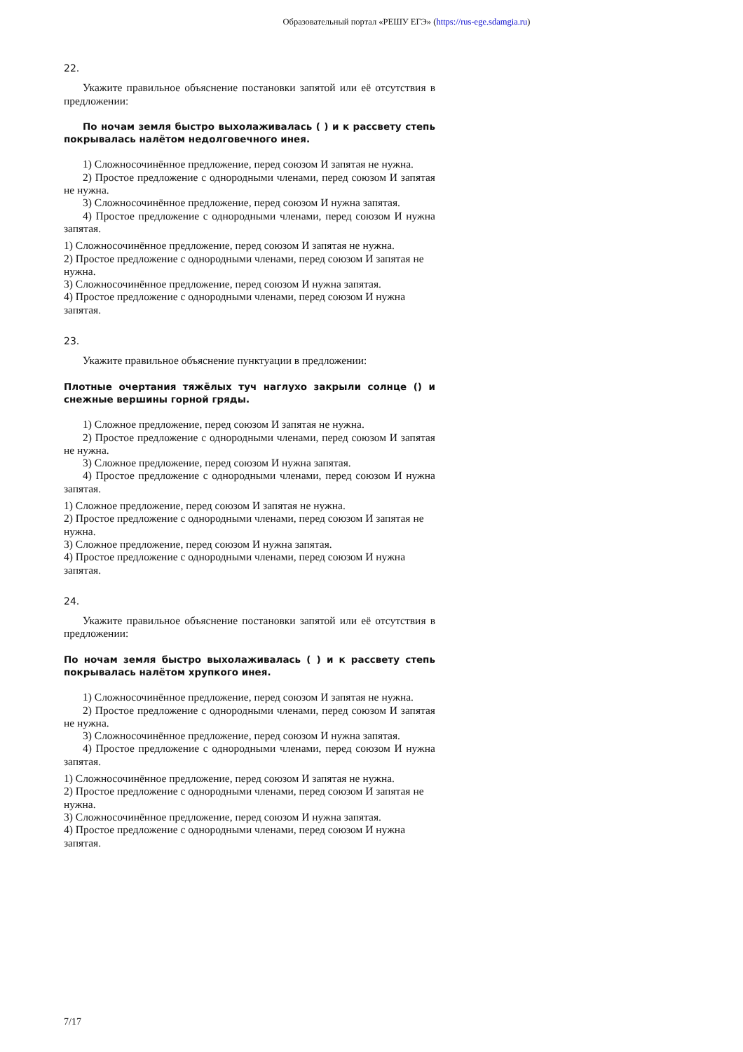Образовательный портал «РЕШУ ЕГЭ» (https://rus-ege.sdamgia.ru)
22.
Укажите правильное объяснение постановки запятой или её отсутствия в предложении:
По ночам земля быстро выхолаживалась ( ) и к рассвету степь покрывалась налётом недолговечного инея.
1) Сложносочинённое предложение, перед союзом И запятая не нужна.
2) Простое предложение с однородными членами, перед союзом И запятая не нужна.
3) Сложносочинённое предложение, перед союзом И нужна запятая.
4) Простое предложение с однородными членами, перед союзом И нужна запятая.
1) Сложносочинённое предложение, перед союзом И запятая не нужна.
2) Простое предложение с однородными членами, перед союзом И запятая не нужна.
3) Сложносочинённое предложение, перед союзом И нужна запятая.
4) Простое предложение с однородными членами, перед союзом И нужна запятая.
23.
Укажите правильное объяснение пунктуации в предложении:
Плотные очертания тяжёлых туч наглухо закрыли солнце () и снежные вершины горной гряды.
1) Сложное предложение, перед союзом И запятая не нужна.
2) Простое предложение с однородными членами, перед союзом И запятая не нужна.
3) Сложное предложение, перед союзом И нужна запятая.
4) Простое предложение с однородными членами, перед союзом И нужна запятая.
1) Сложное предложение, перед союзом И запятая не нужна.
2) Простое предложение с однородными членами, перед союзом И запятая не нужна.
3) Сложное предложение, перед союзом И нужна запятая.
4) Простое предложение с однородными членами, перед союзом И нужна запятая.
24.
Укажите правильное объяснение постановки запятой или её отсутствия в предложении:
По ночам земля быстро выхолаживалась ( ) и к рассвету степь покрывалась налётом хрупкого инея.
1) Сложносочинённое предложение, перед союзом И запятая не нужна.
2) Простое предложение с однородными членами, перед союзом И запятая не нужна.
3) Сложносочинённое предложение, перед союзом И нужна запятая.
4) Простое предложение с однородными членами, перед союзом И нужна запятая.
1) Сложносочинённое предложение, перед союзом И запятая не нужна.
2) Простое предложение с однородными членами, перед союзом И запятая не нужна.
3) Сложносочинённое предложение, перед союзом И нужна запятая.
4) Простое предложение с однородными членами, перед союзом И нужна запятая.
7/17